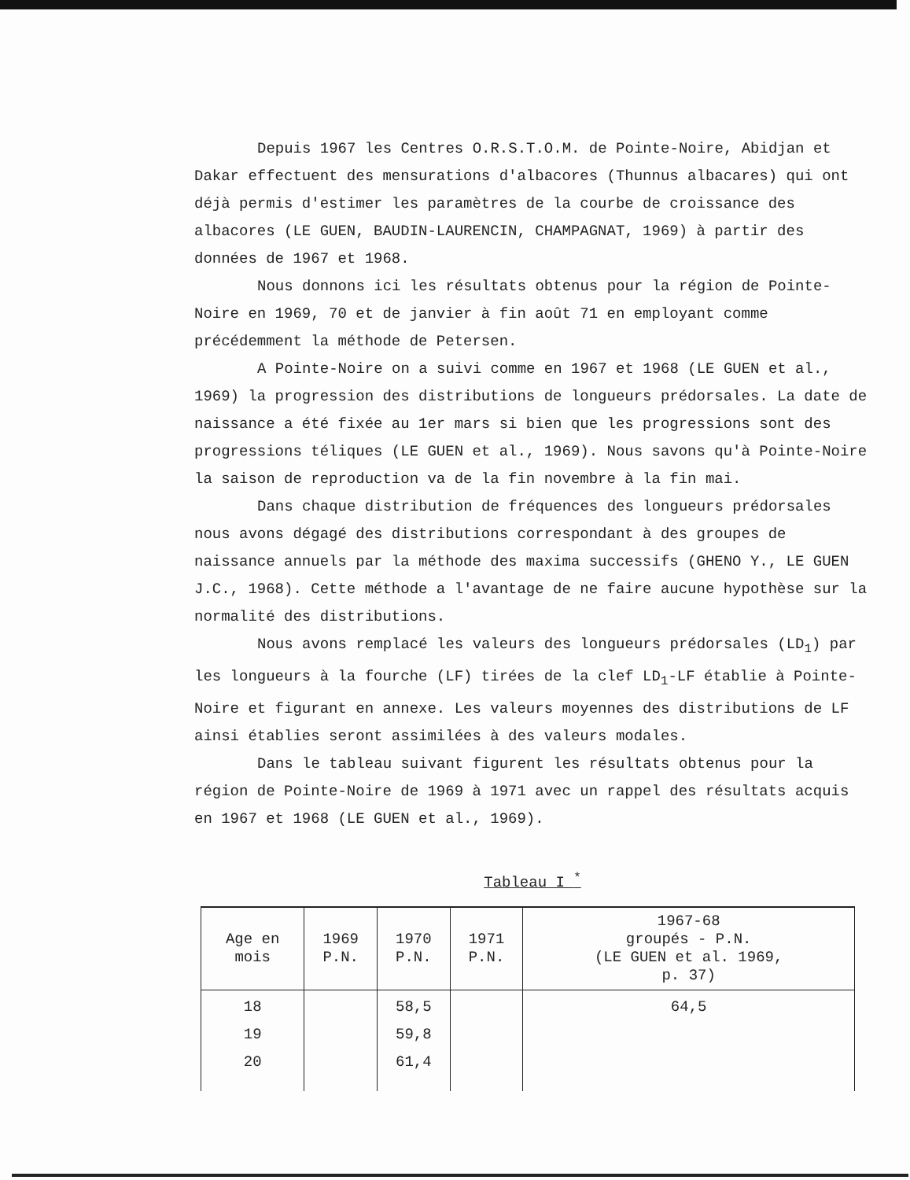Depuis 1967 les Centres O.R.S.T.O.M. de Pointe-Noire, Abidjan et Dakar effectuent des mensurations d'albacores (Thunnus albacares) qui ont déjà permis d'estimer les paramètres de la courbe de croissance des albacores (LE GUEN, BAUDIN-LAURENCIN, CHAMPAGNAT, 1969) à partir des données de 1967 et 1968.
Nous donnons ici les résultats obtenus pour la région de Pointe-Noire en 1969, 70 et de janvier à fin août 71 en employant comme précédemment la méthode de Petersen.
A Pointe-Noire on a suivi comme en 1967 et 1968 (LE GUEN et al., 1969) la progression des distributions de longueurs prédorsales. La date de naissance a été fixée au 1er mars si bien que les progressions sont des progressions téliques (LE GUEN et al., 1969). Nous savons qu'à Pointe-Noire la saison de reproduction va de la fin novembre à la fin mai.
Dans chaque distribution de fréquences des longueurs prédorsales nous avons dégagé des distributions correspondant à des groupes de naissance annuels par la méthode des maxima successifs (GHENO Y., LE GUEN J.C., 1968). Cette méthode a l'avantage de ne faire aucune hypothèse sur la normalité des distributions.
Nous avons remplacé les valeurs des longueurs prédorsales (LD<sub>1</sub>) par les longueurs à la fourche (LF) tirées de la clef LD<sub>1</sub>-LF établie à Pointe-Noire et figurant en annexe. Les valeurs moyennes des distributions de LF ainsi établies seront assimilées à des valeurs modales.
Dans le tableau suivant figurent les résultats obtenus pour la région de Pointe-Noire de 1969 à 1971 avec un rappel des résultats acquis en 1967 et 1968 (LE GUEN et al., 1969).
Tableau I <sup>*</sup>
| Age en mois | 1969 P.N. | 1970 P.N. | 1971 P.N. | 1967-68 groupés - P.N. (LE GUEN et al. 1969, p. 37) |
| --- | --- | --- | --- | --- |
| 18 19 20 | | 58,5 59,8 61,4 | | 64,5 |